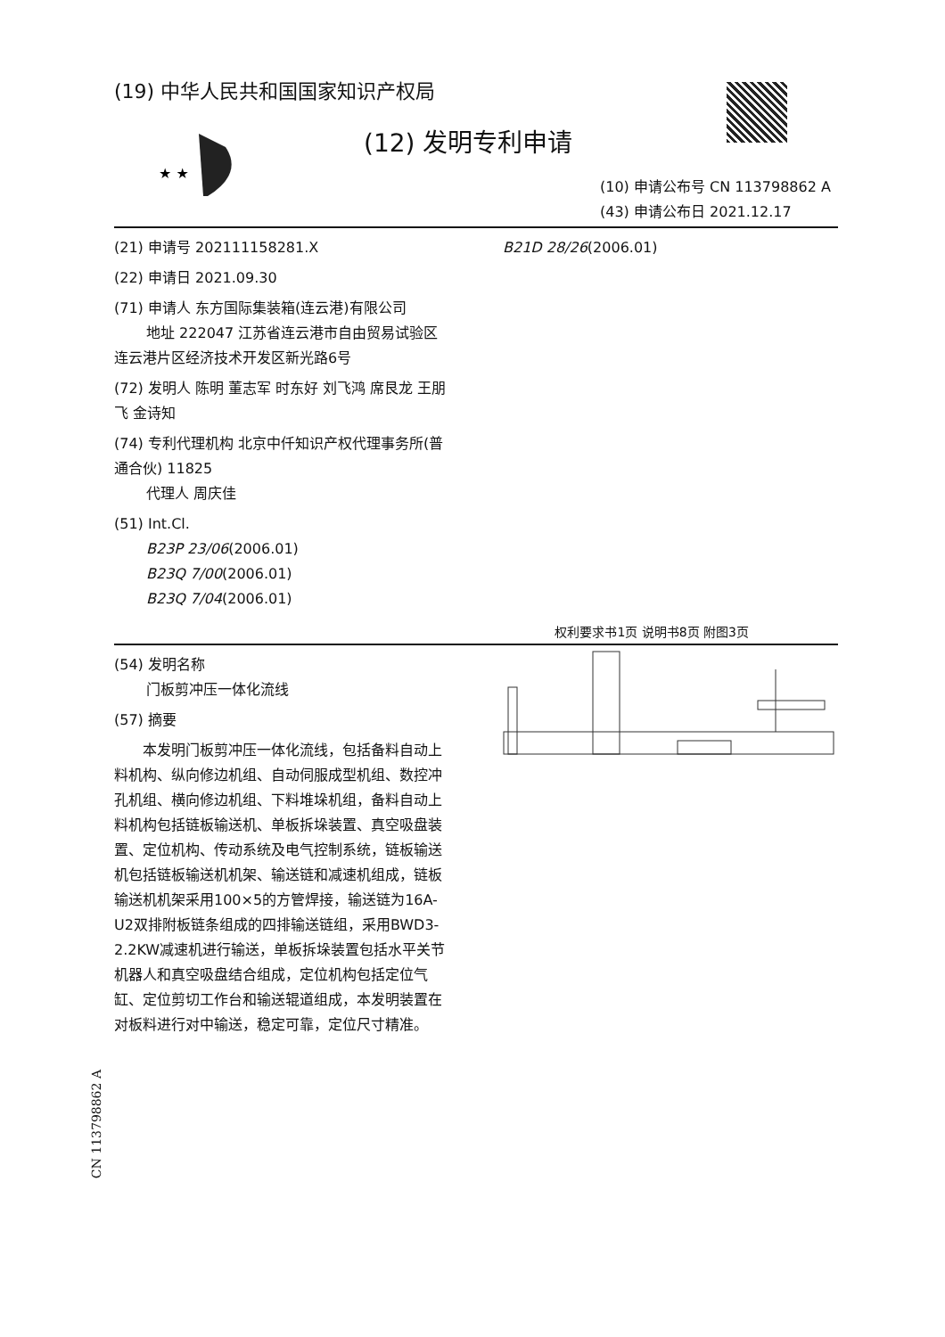(19) 中华人民共和国国家知识产权局
★ ★
(12) 发明专利申请
(10) 申请公布号 CN 113798862 A
(43) 申请公布日 2021.12.17
(21) 申请号 202111158281.X
(22) 申请日 2021.09.30
(71) 申请人 东方国际集装箱(连云港)有限公司
地址 222047 江苏省连云港市自由贸易试验区连云港片区经济技术开发区新光路6号
(72) 发明人 陈明 董志军 时东好 刘飞鸿 席艮龙 王朋飞 金诗知
(74) 专利代理机构 北京中仟知识产权代理事务所(普通合伙) 11825
代理人 周庆佳
(51) Int.Cl.
B23P 23/06(2006.01)
B23Q 7/00(2006.01)
B23Q 7/04(2006.01)
B21D 28/26(2006.01)
权利要求书1页 说明书8页 附图3页
(54) 发明名称
门板剪冲压一体化流线
(57) 摘要
本发明门板剪冲压一体化流线，包括备料自动上料机构、纵向修边机组、自动伺服成型机组、数控冲孔机组、横向修边机组、下料堆垛机组，备料自动上料机构包括链板输送机、单板拆垛装置、真空吸盘装置、定位机构、传动系统及电气控制系统，链板输送机包括链板输送机机架、输送链和减速机组成，链板输送机机架采用100×5的方管焊接，输送链为16A-U2双排附板链条组成的四排输送链组，采用BWD3-2.2KW减速机进行输送，单板拆垛装置包括水平关节机器人和真空吸盘结合组成，定位机构包括定位气缸、定位剪切工作台和输送辊道组成，本发明装置在对板料进行对中输送，稳定可靠，定位尺寸精准。
CN 113798862 A